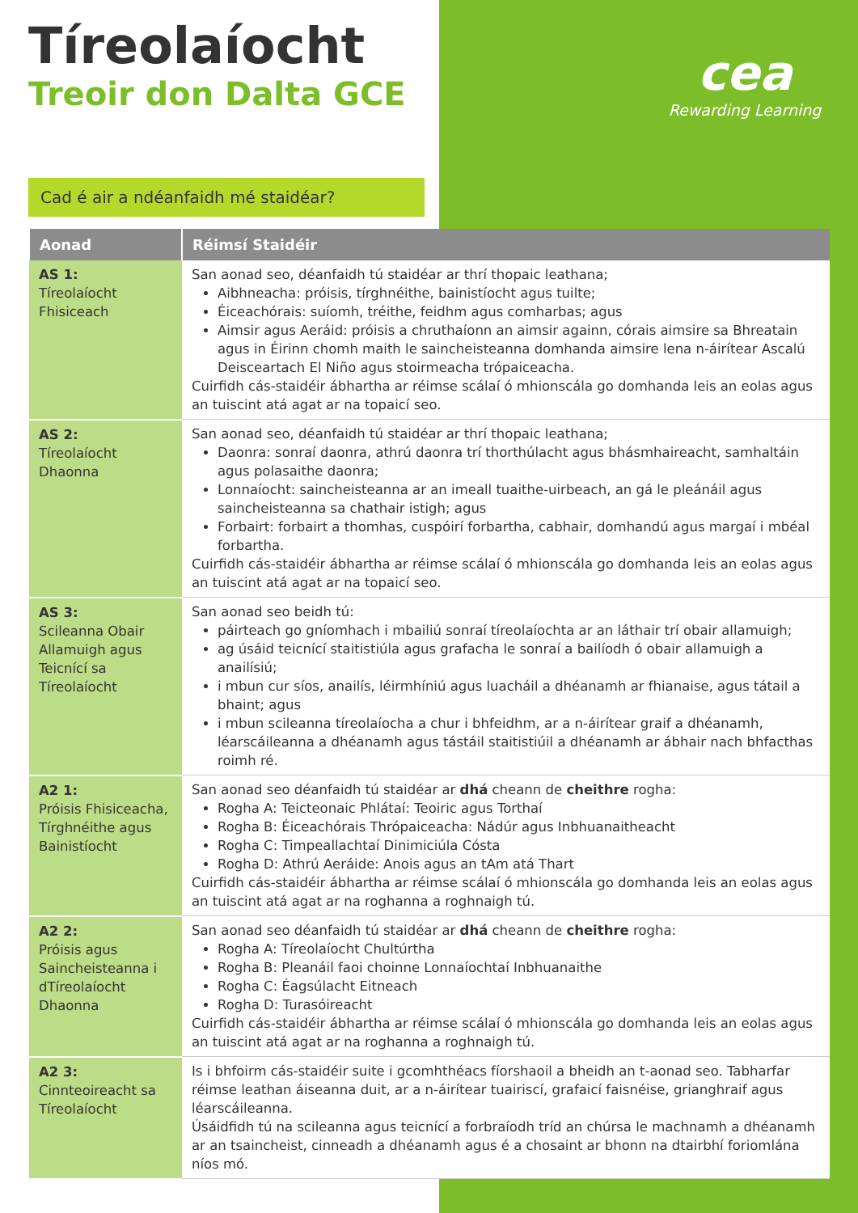Tíreolaíocht
Treoir don Dalta GCE
cea
Rewarding Learning
Cad é air a ndéanfaidh mé staidéar?
| Aonad | Réimsí Staidéir |
| --- | --- |
| AS 1: Tíreolaíocht Fhisiceach | San aonad seo, déanfaidh tú staidéar ar thrí thopaic leathana; Aibhneacha: próisis, tírghnéithe, bainistíocht agus tuilte; Éiceachórais: suíomh, tréithe, feidhm agus comharbas; agus Aimsir agus Aeráid: próisis a chruthaíonn an aimsir againn, córais aimsire sa Bhreatain agus in Éirinn chomh maith le saincheisteanna domhanda aimsire lena n-áirítear Ascalú Deisceartach El Niño agus stoirmeacha trópaiceacha. Cuirfidh cás-staidéir ábhartha ar réimse scálaí ó mhionscála go domhanda leis an eolas agus an tuiscint atá agat ar na topaicí seo. |
| AS 2: Tíreolaíocht Dhaonna | San aonad seo, déanfaidh tú staidéar ar thrí thopaic leathana; Daonra: sonraí daonra, athrú daonra trí thorthúlacht agus bhásmhaireacht, samhaltáin agus polasaithe daonra; Lonnaíocht: saincheisteanna ar an imeall tuaithe-uirbeach, an gá le pleánáil agus saincheisteanna sa chathair istigh; agus Forbairt: forbairt a thomhas, cuspóirí forbartha, cabhair, domhandú agus margaí i mbéal forbartha. Cuirfidh cás-staidéir ábhartha ar réimse scálaí ó mhionscála go domhanda leis an eolas agus an tuiscint atá agat ar na topaicí seo. |
| AS 3: Scileanna Obair Allamuigh agus Teicnící sa Tíreolaíocht | San aonad seo beidh tú: páirteach go gníomhach i mbailiú sonraí tíreolaíochta ar an láthair trí obair allamuigh; ag úsáid teicnící staitistiúla agus grafacha le sonraí a bailíodh ó obair allamuigh a anailísiú; i mbun cur síos, anailís, léirmhíniú agus luacháil a dhéanamh ar fhianaise, agus tátail a bhaint; agus i mbun scileanna tíreolaíocha a chur i bhfeidhm, ar a n-áirítear graif a dhéanamh, léarscáileanna a dhéanamh agus tástáil staitistiúil a dhéanamh ar ábhair nach bhfacthas roimh ré. |
| A2 1: Próisis Fhisiceacha, Tírghnéithe agus Bainistíocht | San aonad seo déanfaidh tú staidéar ar dhá cheann de cheithre rogha: Rogha A: Teicteonaic Phlátaí: Teoiric agus Torthaí Rogha B: Éiceachórais Thrópaiceacha: Nádúr agus Inbhuanaitheacht Rogha C: Timpeallachtaí Dinimiciúla Cósta Rogha D: Athrú Aeráide: Anois agus an tAm atá Thart Cuirfidh cás-staidéir ábhartha ar réimse scálaí ó mhionscála go domhanda leis an eolas agus an tuiscint atá agat ar na roghanna a roghnaigh tú. |
| A2 2: Próisis agus Saincheisteanna i dTíreolaíocht Dhaonna | San aonad seo déanfaidh tú staidéar ar dhá cheann de cheithre rogha: Rogha A: Tíreolaíocht Chultúrtha Rogha B: Pleanáil faoi choinne Lonnaíochtaí Inbhuanaithe Rogha C: Éagsúlacht Eitneach Rogha D: Turasóireacht Cuirfidh cás-staidéir ábhartha ar réimse scálaí ó mhionscála go domhanda leis an eolas agus an tuiscint atá agat ar na roghanna a roghnaigh tú. |
| A2 3: Cinnteoireacht sa Tíreolaíocht | Is i bhfoirm cás-staidéir suite i gcomhthéacs fíorshaoil a bheidh an t-aonad seo. Tabharfar réimse leathan áiseanna duit, ar a n-áirítear tuairiscí, grafaicí faisnéise, grianghraif agus léarscáileanna. Úsáidfidh tú na scileanna agus teicnící a forbraíodh tríd an chúrsa le machnamh a dhéanamh ar an tsaincheist, cinneadh a dhéanamh agus é a chosaint ar bhonn na dtairbhí foriomlána níos mó. |